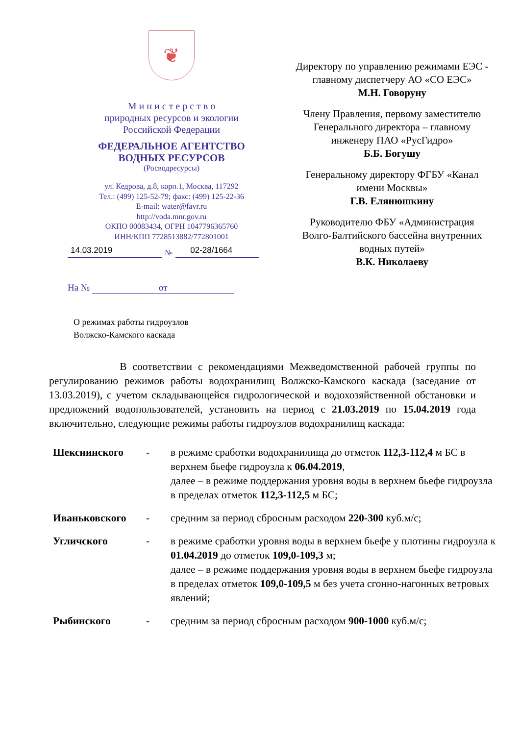❦
М и н и с т е р с т в о
природных ресурсов и экологии
Российской Федерации
ФЕДЕРАЛЬНОЕ АГЕНТСТВО
ВОДНЫХ РЕСУРСОВ
(Росводресурсы)
ул. Кедрова, д.8, корп.1, Москва, 117292
Тел.: (499) 125-52-79; факс: (499) 125-22-36
E-mail: water@favr.ru
http://voda.mnr.gov.ru
ОКПО 00083434, ОГРН 1047796365760
ИНН/КПП 7728513882/772801001
14.03.2019 № 02-28/1664
На № от
Директору по управлению режимами ЕЭС - главному диспетчеру АО «СО ЕЭС»
М.Н. Говоруну
Члену Правления, первому заместителю Генерального директора – главному инженеру ПАО «РусГидро»
Б.Б. Богушу
Генеральному директору ФГБУ «Канал имени Москвы»
Г.В. Елянюшкину
Руководителю ФБУ «Администрация Волго-Балтийского бассейна внутренних водных путей»
В.К. Николаеву
О режимах работы гидроузлов
Волжско-Камского каскада
В соответствии с рекомендациями Межведомственной рабочей группы по регулированию режимов работы водохранилищ Волжско-Камского каскада (заседание от 13.03.2019), с учетом складывающейся гидрологической и водохозяйственной обстановки и предложений водопользователей, установить на период с 21.03.2019 по 15.04.2019 года включительно, следующие режимы работы гидроузлов водохранилищ каскада:
| Шекснинского | - | в режиме сработки водохранилища до отметок 112,3-112,4 м БС в верхнем бьефе гидроузла к 06.04.2019 , далее – в режиме поддержания уровня воды в верхнем бьефе гидроузла в пределах отметок 112,3-112,5 м БС; |
| Иваньковского | - | средним за период сбросным расходом 220-300 куб.м/с; |
| Угличского | - | в режиме сработки уровня воды в верхнем бьефе у плотины гидроузла к 01.04.2019 до отметок 109,0-109,3 м; далее – в режиме поддержания уровня воды в верхнем бьефе гидроузла в пределах отметок 109,0-109,5 м без учета сгонно-нагонных ветровых явлений; |
| Рыбинского | - | средним за период сбросным расходом 900-1000 куб.м/с; |